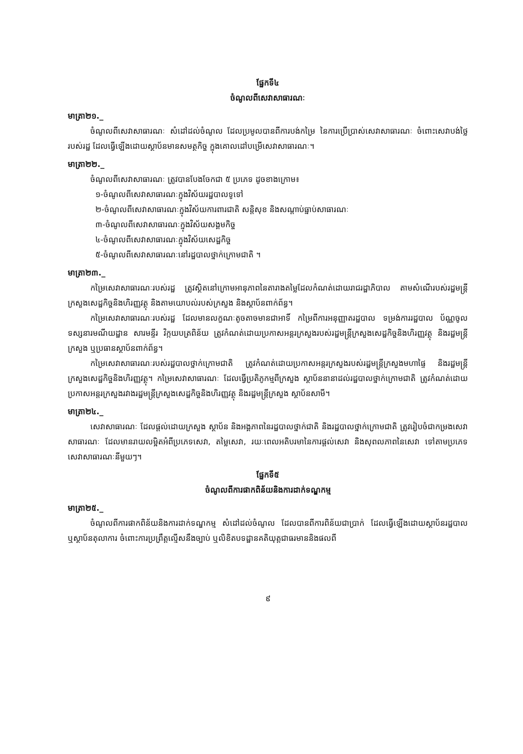ផ្នែកទី៤
ចំណូលពីសេវាសាធារណៈ
មាត្រា២១._
ចំណូលពីសេវាសាធារណៈ សំដៅដល់ចំណូល ដែលប្រមូលបានពីការបង់កម្រៃ នៃការប្រើប្រាស់សេវាសាធារណៈ ចំពោះសេវាបង់ថ្លៃរបស់រដ្ឋ ដែលធ្វើឡើងដោយស្ថាប័នមានសមត្ថកិច្ច ក្នុងគោលដៅបម្រើសេវាសាធារណៈ។
មាត្រា២២._
ចំណូលពីសេវាសាធារណៈ ត្រូវបានបែងចែកជា ៥ ប្រភេទ ដូចខាងក្រោម៖
១-ចំណូលពីសេវាសាធារណៈក្នុងវិស័យរដ្ឋបាលទូទៅ
២-ចំណូលពីសេវាសាធារណៈក្នុងវិស័យការពារជាតិ សន្តិសុខ និងសណ្តាប់ធ្នាប់សាធារណៈ
៣-ចំណូលពីសេវាសាធារណៈក្នុងវិស័យសង្គមកិច្ច
៤-ចំណូលពីសេវាសាធារណៈក្នុងវិស័យសេដ្ឋកិច្ច
៥-ចំណូលពីសេវាសាធារណៈនៅរដ្ឋបាលថ្នាក់ក្រោមជាតិ ។
មាត្រា២៣._
កម្រៃសេវាសាធារណៈរបស់រដ្ឋ ត្រូវស្ថិតនៅក្រោមអានុភាពនៃតារាងតម្លៃដែលកំណត់ដោយរាជរដ្ឋាភិបាល តាមសំណើរបស់រដ្ឋមន្ត្រីក្រសួងសេដ្ឋកិច្ចនិងហិរញ្ញវត្ថុ និងតាមយោបល់របស់ក្រសួង និងស្ថាប័នពាក់ព័ន្ធ។
កម្រៃសេវាសាធារណៈរបស់រដ្ឋ ដែលមានលក្ខណៈតូចតាចមានជាអាទិ៍ កម្រៃពីការអនុញ្ញាតរដ្ឋបាល ទម្រង់ការរដ្ឋបាល ប័ណ្ណចូលទស្សនារមណីយដ្ឋាន សារមន្ទីរ វិក្កយបត្រពិន័យ ត្រូវកំណត់ដោយប្រកាសអន្តរក្រសួងរបស់រដ្ឋមន្ត្រីក្រសួងសេដ្ឋកិច្ចនិងហិរញ្ញវត្ថុ និងរដ្ឋមន្ត្រីក្រសួង ឬប្រធានស្ថាប័នពាក់ព័ន្ធ។
កម្រៃសេវាសាធារណៈរបស់រដ្ឋបាលថ្នាក់ក្រោមជាតិ ត្រូវកំណត់ដោយប្រកាសអន្តរក្រសួងរបស់រដ្ឋមន្ត្រីក្រសួងមហាផ្ទៃ និងរដ្ឋមន្ត្រីក្រសួងសេដ្ឋកិច្ចនិងហិរញ្ញវត្ថុ។ កម្រៃសេវាសាធារណៈ ដែលធ្វើប្រតិភូកម្មពីក្រសួង ស្ថាប័ននានាដល់រដ្ឋបាលថ្នាក់ក្រោមជាតិ ត្រូវកំណត់ដោយប្រកាសអន្តរក្រសួងរវាងរដ្ឋមន្ត្រីក្រសួងសេដ្ឋកិច្ចនិងហិរញ្ញវត្ថុ និងរដ្ឋមន្ត្រីក្រសួង ស្ថាប័នសាមី។
មាត្រា២៤._
សេវាសាធារណៈ ដែលផ្តល់ដោយក្រសួង ស្ថាប័ន និងអង្គភាពនៃរដ្ឋបាលថ្នាក់ជាតិ និងរដ្ឋបាលថ្នាក់ក្រោមជាតិ ត្រូវរៀបចំជាកម្រងសេវាសាធារណៈ ដែលមានរាយលម្អិតអំពីប្រភេទសេវា, តម្លៃសេវា, រយៈពេលអតិបរមានៃការផ្តល់សេវា និងសុពលភាពនៃសេវា ទៅតាមប្រភេទសេវាសាធារណៈនីមួយៗ។
ផ្នែកទី៥
ចំណូលពីការផាកពិន័យនិងការដាក់ទណ្ឌកម្ម
មាត្រា២៥._
ចំណូលពីការផាកពិន័យនិងការដាក់ទណ្ឌកម្ម សំដៅដល់ចំណូល ដែលបានពីការពិន័យជាប្រាក់ ដែលធ្វើឡើងដោយស្ថាប័នរដ្ឋបាល ឬស្ថាប័នតុលាការ ចំពោះការប្រព្រឹត្តល្មើសនឹងច្បាប់ ឬលិខិតបទដ្ឋានគតិយុត្តជាធរមាននិងផលពី
៩